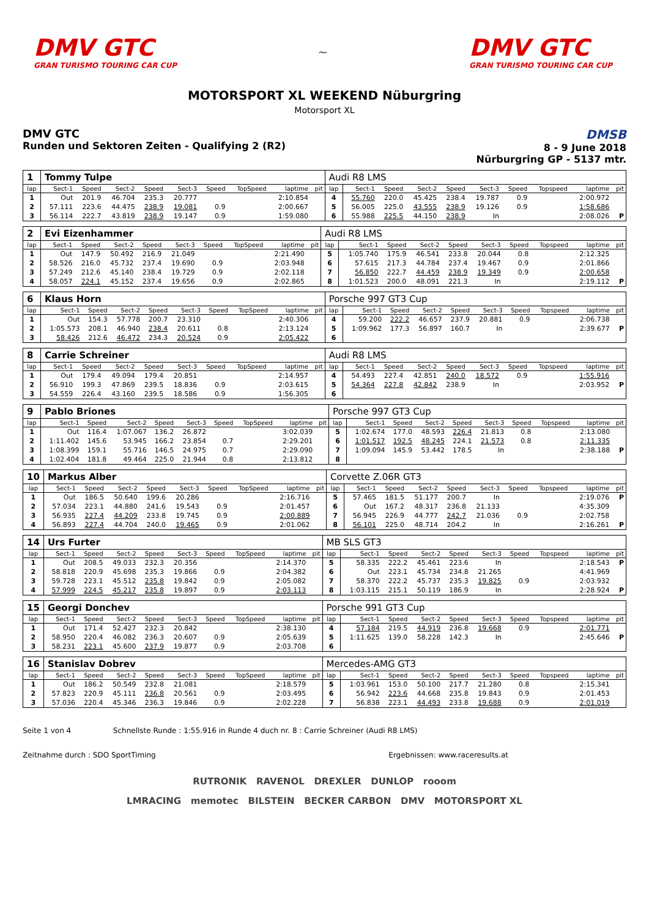DMV GTC
GRAN TURISMO TOURING CAR CUP
~
DMV GTC
GRAN TURISMO TOURING CAR CUP
MOTORSPORT XL WEEKEND Nüburgring
Motorsport XL
DMV GTC
Runden und Sektoren Zeiten - Qualifying 2 (R2)
DMSB
8 - 9 June 2018
Nürburgring GP - 5137 mtr.
| 1 | Tommy Tulpe | | | | | | | | | Audi R8 LMS | | | | | | | | | |
| lap | Sect-1 | Speed | Sect-2 | Speed | Sect-3 | Speed | TopSpeed | laptime | pit | lap | Sect-1 | Speed | Sect-2 | Speed | Sect-3 | Speed | Topspeed | laptime | pit |
| 1 | Out | 201.9 | 46.704 | 235.3 | 20.777 | | | 2:10.854 | | 4 | 55.760 | 220.0 | 45.425 | 238.4 | 19.787 | 0.9 | | 2:00.972 | |
| 2 | 57.111 | 223.6 | 44.475 | 238.9 | 19.081 | 0.9 | | 2:00.667 | | 5 | 56.005 | 225.0 | 43.555 | 238.9 | 19.126 | 0.9 | | 1:58.686 | |
| 3 | 56.114 | 222.7 | 43.819 | 238.9 | 19.147 | 0.9 | | 1:59.080 | | 6 | 55.988 | 225.5 | 44.150 | 238.9 | In | | | 2:08.026 | P |
| 2 | Evi Eizenhammer | | | | | | | | | Audi R8 LMS | | | | | | | | | |
| lap | Sect-1 | Speed | Sect-2 | Speed | Sect-3 | Speed | TopSpeed | laptime | pit | lap | Sect-1 | Speed | Sect-2 | Speed | Sect-3 | Speed | Topspeed | laptime | pit |
| 1 | Out | 147.9 | 50.492 | 216.9 | 21.049 | | | 2:21.490 | | 5 | 1:05.740 | 175.9 | 46.541 | 233.8 | 20.044 | 0.8 | | 2:12.325 | |
| 2 | 58.526 | 216.0 | 45.732 | 237.4 | 19.690 | 0.9 | | 2:03.948 | | 6 | 57.615 | 217.3 | 44.784 | 237.4 | 19.467 | 0.9 | | 2:01.866 | |
| 3 | 57.249 | 212.6 | 45.140 | 238.4 | 19.729 | 0.9 | | 2:02.118 | | 7 | 56.850 | 222.7 | 44.459 | 238.9 | 19.349 | 0.9 | | 2:00.658 | |
| 4 | 58.057 | 224.1 | 45.152 | 237.4 | 19.656 | 0.9 | | 2:02.865 | | 8 | 1:01.523 | 200.0 | 48.091 | 221.3 | In | | | 2:19.112 | P |
| 6 | Klaus Horn | | | | | | | | | Porsche 997 GT3 Cup | | | | | | | | | |
| lap | Sect-1 | Speed | Sect-2 | Speed | Sect-3 | Speed | TopSpeed | laptime | pit | lap | Sect-1 | Speed | Sect-2 | Speed | Sect-3 | Speed | Topspeed | laptime | pit |
| 1 | Out | 154.3 | 57.778 | 200.7 | 23.310 | | | 2:40.306 | | 4 | 59.200 | 222.2 | 46.657 | 237.9 | 20.881 | 0.9 | | 2:06.738 | |
| 2 | 1:05.573 | 208.1 | 46.940 | 238.4 | 20.611 | 0.8 | | 2:13.124 | | 5 | 1:09.962 | 177.3 | 56.897 | 160.7 | In | | | 2:39.677 | P |
| 3 | 58.426 | 212.6 | 46.472 | 234.3 | 20.524 | 0.9 | | 2:05.422 | | 6 | | | | | | | | | |
| 8 | Carrie Schreiner | | | | | | | | | Audi R8 LMS | | | | | | | | | |
| lap | Sect-1 | Speed | Sect-2 | Speed | Sect-3 | Speed | TopSpeed | laptime | pit | lap | Sect-1 | Speed | Sect-2 | Speed | Sect-3 | Speed | Topspeed | laptime | pit |
| 1 | Out | 179.4 | 49.094 | 179.4 | 20.851 | | | 2:14.957 | | 4 | 54.493 | 227.4 | 42.851 | 240.0 | 18.572 | 0.9 | | 1:55.916 | |
| 2 | 56.910 | 199.3 | 47.869 | 239.5 | 18.836 | 0.9 | | 2:03.615 | | 5 | 54.364 | 227.8 | 42.842 | 238.9 | In | | | 2:03.952 | P |
| 3 | 54.559 | 226.4 | 43.160 | 239.5 | 18.586 | 0.9 | | 1:56.305 | | 6 | | | | | | | | | |
| 9 | Pablo Briones | | | | | | | | | Porsche 997 GT3 Cup | | | | | | | | | |
| lap | Sect-1 | Speed | Sect-2 | Speed | Sect-3 | Speed | TopSpeed | laptime | pit | lap | Sect-1 | Speed | Sect-2 | Speed | Sect-3 | Speed | Topspeed | laptime | pit |
| 1 | Out | 116.4 | 1:07.067 | 136.2 | 26.872 | | | 3:02.039 | | 5 | 1:02.674 | 177.0 | 48.593 | 226.4 | 21.813 | 0.8 | | 2:13.080 | |
| 2 | 1:11.402 | 145.6 | 53.945 | 166.2 | 23.854 | 0.7 | | 2:29.201 | | 6 | 1:01.517 | 192.5 | 48.245 | 224.1 | 21.573 | 0.8 | | 2:11.335 | |
| 3 | 1:08.399 | 159.1 | 55.716 | 146.5 | 24.975 | 0.7 | | 2:29.090 | | 7 | 1:09.094 | 145.9 | 53.442 | 178.5 | In | | | 2:38.188 | P |
| 4 | 1:02.404 | 181.8 | 49.464 | 225.0 | 21.944 | 0.8 | | 2:13.812 | | 8 | | | | | | | | | |
| 10 | Markus Alber | | | | | | | | | Corvette Z.06R GT3 | | | | | | | | | |
| lap | Sect-1 | Speed | Sect-2 | Speed | Sect-3 | Speed | TopSpeed | laptime | pit | lap | Sect-1 | Speed | Sect-2 | Speed | Sect-3 | Speed | Topspeed | laptime | pit |
| 1 | Out | 186.5 | 50.640 | 199.6 | 20.286 | | | 2:16.716 | | 5 | 57.465 | 181.5 | 51.177 | 200.7 | In | | | 2:19.076 | P |
| 2 | 57.034 | 223.1 | 44.880 | 241.6 | 19.543 | 0.9 | | 2:01.457 | | 6 | Out | 167.2 | 48.317 | 236.8 | 21.133 | | | 4:35.309 | |
| 3 | 56.935 | 227.4 | 44.209 | 233.8 | 19.745 | 0.9 | | 2:00.889 | | 7 | 56.945 | 226.9 | 44.777 | 242.7 | 21.036 | 0.9 | | 2:02.758 | |
| 4 | 56.893 | 227.4 | 44.704 | 240.0 | 19.465 | 0.9 | | 2:01.062 | | 8 | 56.101 | 225.0 | 48.714 | 204.2 | In | | | 2:16.261 | P |
| 14 | Urs Furter | | | | | | | | | MB SLS GT3 | | | | | | | | | |
| lap | Sect-1 | Speed | Sect-2 | Speed | Sect-3 | Speed | TopSpeed | laptime | pit | lap | Sect-1 | Speed | Sect-2 | Speed | Sect-3 | Speed | Topspeed | laptime | pit |
| 1 | Out | 208.5 | 49.033 | 232.3 | 20.356 | | | 2:14.370 | | 5 | 58.335 | 222.2 | 45.461 | 223.6 | In | | | 2:18.543 | P |
| 2 | 58.818 | 220.9 | 45.698 | 235.3 | 19.866 | 0.9 | | 2:04.382 | | 6 | Out | 223.1 | 45.734 | 234.8 | 21.265 | | | 4:41.969 | |
| 3 | 59.728 | 223.1 | 45.512 | 235.8 | 19.842 | 0.9 | | 2:05.082 | | 7 | 58.370 | 222.2 | 45.737 | 235.3 | 19.825 | 0.9 | | 2:03.932 | |
| 4 | 57.999 | 224.5 | 45.217 | 235.8 | 19.897 | 0.9 | | 2:03.113 | | 8 | 1:03.115 | 215.1 | 50.119 | 186.9 | In | | | 2:28.924 | P |
| 15 | Georgi Donchev | | | | | | | | | Porsche 991 GT3 Cup | | | | | | | | | |
| lap | Sect-1 | Speed | Sect-2 | Speed | Sect-3 | Speed | TopSpeed | laptime | pit | lap | Sect-1 | Speed | Sect-2 | Speed | Sect-3 | Speed | Topspeed | laptime | pit |
| 1 | Out | 171.4 | 52.427 | 232.3 | 20.842 | | | 2:38.130 | | 4 | 57.184 | 219.5 | 44.919 | 236.8 | 19.668 | 0.9 | | 2:01.771 | |
| 2 | 58.950 | 220.4 | 46.082 | 236.3 | 20.607 | 0.9 | | 2:05.639 | | 5 | 1:11.625 | 139.0 | 58.228 | 142.3 | In | | | 2:45.646 | P |
| 3 | 58.231 | 223.1 | 45.600 | 237.9 | 19.877 | 0.9 | | 2:03.708 | | 6 | | | | | | | | | |
| 16 | Stanislav Dobrev | | | | | | | | | Mercedes-AMG GT3 | | | | | | | | | |
| lap | Sect-1 | Speed | Sect-2 | Speed | Sect-3 | Speed | TopSpeed | laptime | pit | lap | Sect-1 | Speed | Sect-2 | Speed | Sect-3 | Speed | Topspeed | laptime | pit |
| 1 | Out | 186.2 | 50.549 | 232.8 | 21.081 | | | 2:18.579 | | 5 | 1:03.961 | 153.0 | 50.100 | 217.7 | 21.280 | 0.8 | | 2:15.341 | |
| 2 | 57.823 | 220.9 | 45.111 | 236.8 | 20.561 | 0.9 | | 2:03.495 | | 6 | 56.942 | 223.6 | 44.668 | 235.8 | 19.843 | 0.9 | | 2:01.453 | |
| 3 | 57.036 | 220.4 | 45.346 | 236.3 | 19.846 | 0.9 | | 2:02.228 | | 7 | 56.838 | 223.1 | 44.493 | 233.8 | 19.688 | 0.9 | | 2:01.019 | |
Seite 1 von 4 Schnellste Runde : 1:55.916 in Runde 4 duch nr. 8 : Carrie Schreiner (Audi R8 LMS)
Zeitnahme durch : SDO SportTiming Ergebnissen: www.raceresults.at
RUTRONIK RAVENOL DREXLER DUNLOP rooom
LMRACING memotec BILSTEIN BECKER CARBON DMV MOTORSPORT XL